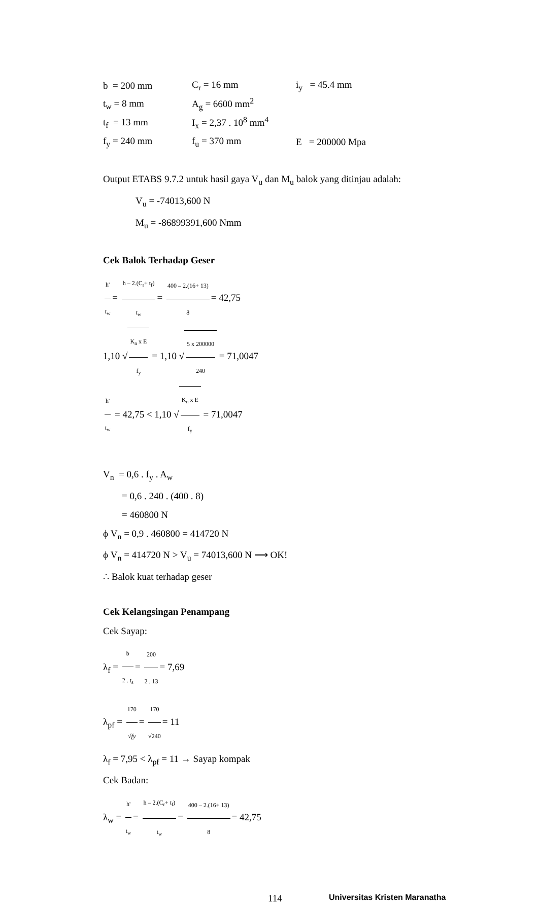b = 200 mm C<sub>r</sub> = 16 mm i<sub>y</sub> = 45.4 mm
t<sub>w</sub> = 8 mm A<sub>g</sub> = 6600 mm<sup>2</sup>
t<sub>f</sub> = 13 mm
I<sub>x</sub> = 2,37 . 10<sup>8</sup> mm<sup>4</sup>
f<sub>y</sub> = 240 mm f<sub>u</sub> = 370 mm E = 200000 Mpa
Output ETABS 9.7.2 untuk hasil gaya V<sub>u</sub> dan M<sub>u</sub> balok yang ditinjau adalah:
V<sub>u</sub> = -74013,600 N
M<sub>u</sub> = -86899391,600 Nmm
Cek Balok Terhadap Geser
h' t<sub>w</sub> = h – 2.(C<sub>r</sub>+ t<sub>f</sub>) t<sub>w</sub> = 400 – 2.(16+ 13) 8 = 42,75
1,10 √K<sub>n</sub> x E f<sub>y</sub> = 1,10 √5 x 200000 240 = 71,0047
h' t<sub>w</sub> = 42,75 < 1,10 √K<sub>n</sub> x E f<sub>y</sub> = 71,0047
V<sub>n</sub> = 0,6 . f<sub>y</sub> . A<sub>w</sub>
= 0,6 . 240 . (400 . 8)
= 460800 N
ϕ V<sub>n</sub> = 0,9 . 460800 = 414720 N
ϕ V<sub>n</sub> = 414720 N > V<sub>u</sub> = 74013,600 N ⟶ OK!
∴ Balok kuat terhadap geser
Cek Kelangsingan Penampang
Cek Sayap:
λ<sub>f</sub> = b 2 . t<sub>s</sub> = 200 2 . 13 = 7,69
λ<sub>pf</sub> = 170 √fy = 170 √240 = 11
λ<sub>f</sub> = 7,95 < λ<sub>pf</sub> = 11 → Sayap kompak
Cek Badan:
λ<sub>w</sub> = h' t<sub>w</sub> = h – 2.(C<sub>r</sub>+ t<sub>f</sub>) t<sub>w</sub> = 400 – 2.(16+ 13) 8 = 42,75
114 Universitas Kristen Maranatha